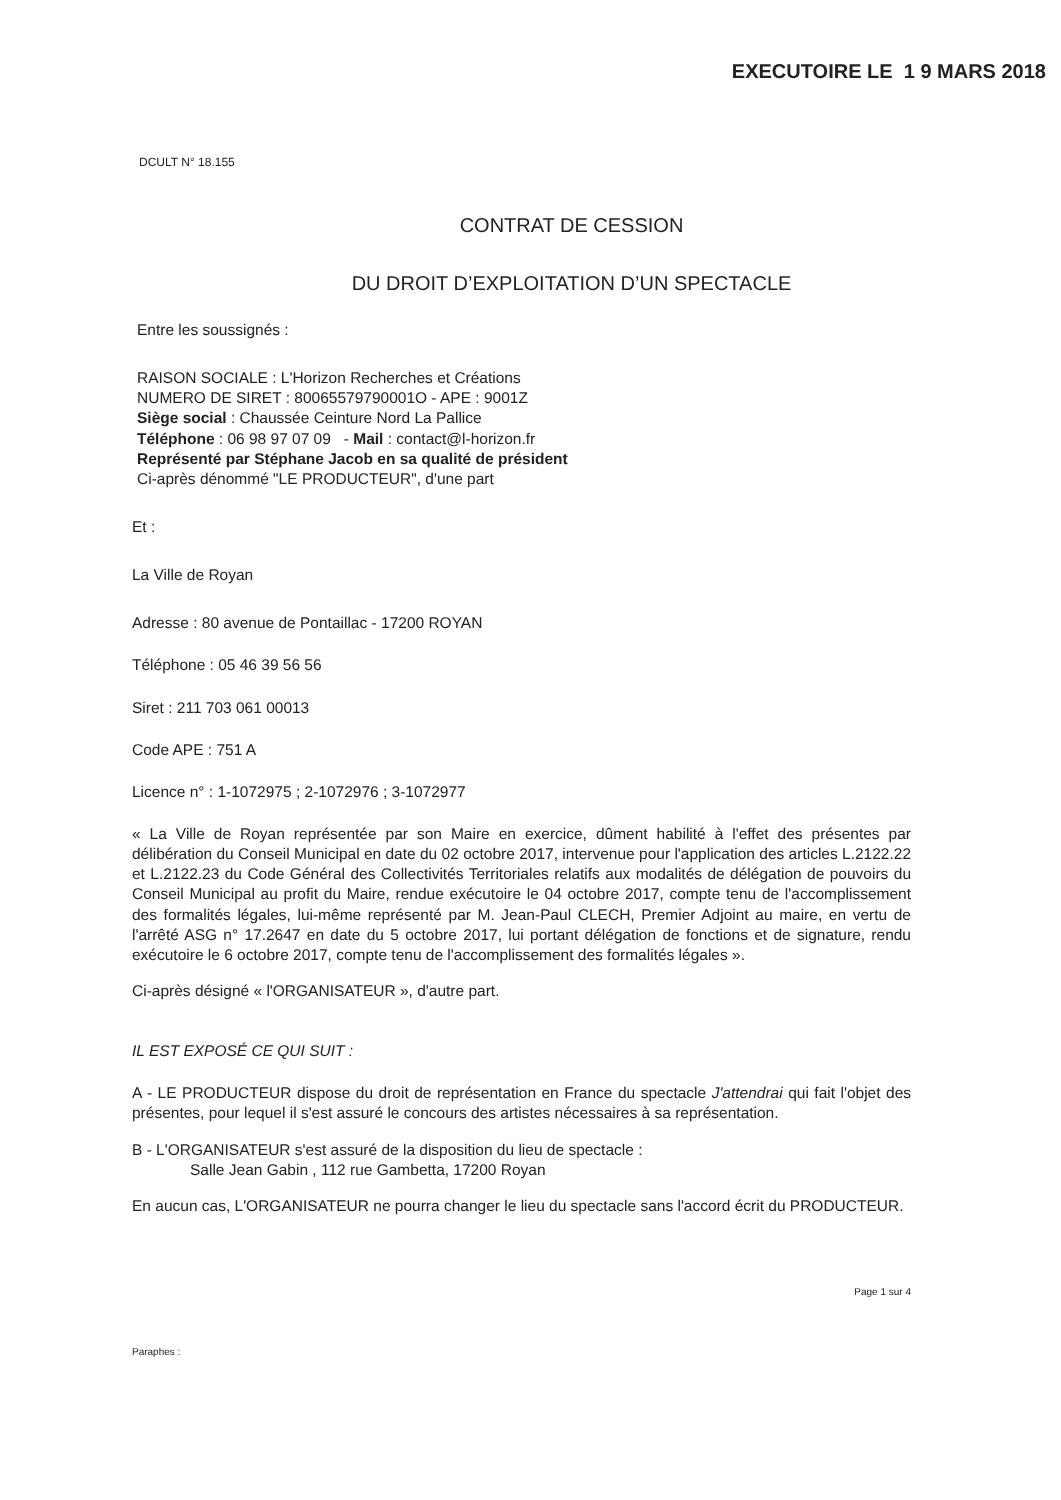EXECUTOIRE LE 1 9 MARS 2018
DCULT N° 18.155
CONTRAT DE CESSION
DU DROIT D’EXPLOITATION D’UN SPECTACLE
Entre les soussignés :
RAISON SOCIALE : L'Horizon Recherches et Créations
NUMERO DE SIRET : 80065579790001O - APE : 9001Z
Siège social : Chaussée Ceinture Nord La Pallice
Téléphone : 06 98 97 07 09 - Mail : contact@l-horizon.fr
Représenté par Stéphane Jacob en sa qualité de président
Ci-après dénommé "LE PRODUCTEUR", d'une part
Et :
La Ville de Royan
Adresse : 80 avenue de Pontaillac - 17200 ROYAN
Téléphone : 05 46 39 56 56
Siret : 211 703 061 00013
Code APE : 751 A
Licence n° : 1-1072975 ; 2-1072976 ; 3-1072977
« La Ville de Royan représentée par son Maire en exercice, dûment habilité à l'effet des présentes par délibération du Conseil Municipal en date du 02 octobre 2017, intervenue pour l'application des articles L.2122.22 et L.2122.23 du Code Général des Collectivités Territoriales relatifs aux modalités de délégation de pouvoirs du Conseil Municipal au profit du Maire, rendue exécutoire le 04 octobre 2017, compte tenu de l'accomplissement des formalités légales, lui-même représenté par M. Jean-Paul CLECH, Premier Adjoint au maire, en vertu de l'arrêté ASG n° 17.2647 en date du 5 octobre 2017, lui portant délégation de fonctions et de signature, rendu exécutoire le 6 octobre 2017, compte tenu de l'accomplissement des formalités légales ».
Ci-après désigné « l'ORGANISATEUR », d'autre part.
IL EST EXPOSÉ CE QUI SUIT :
A - LE PRODUCTEUR dispose du droit de représentation en France du spectacle J'attendrai qui fait l'objet des présentes, pour lequel il s'est assuré le concours des artistes nécessaires à sa représentation.
B - L'ORGANISATEUR s'est assuré de la disposition du lieu de spectacle :
Salle Jean Gabin , 112 rue Gambetta, 17200 Royan
En aucun cas, L'ORGANISATEUR ne pourra changer le lieu du spectacle sans l'accord écrit du PRODUCTEUR.
Paraphes : Page 1 sur 4